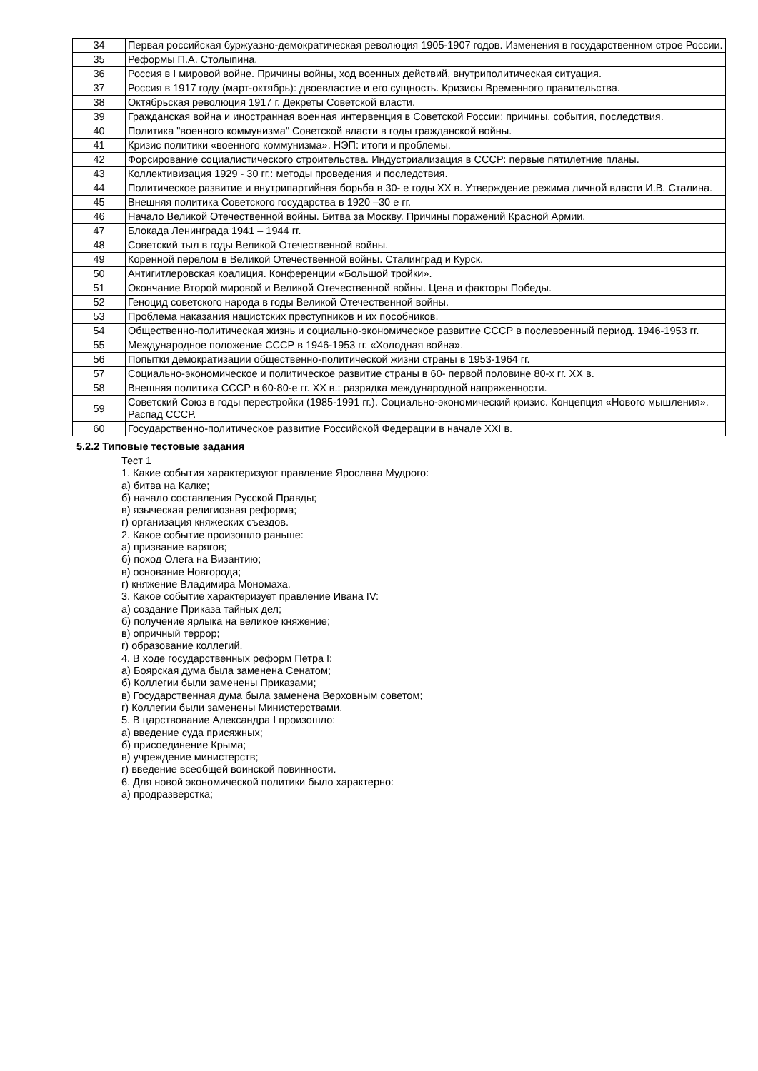| 34 | Первая российская буржуазно-демократическая революция 1905-1907 годов. Изменения в государственном строе России. |
| 35 | Реформы П.А. Столыпина. |
| 36 | Россия в I мировой войне. Причины войны, ход военных действий, внутриполитическая ситуация. |
| 37 | Россия в 1917 году (март-октябрь): двоевластие и его сущность. Кризисы Временного правительства. |
| 38 | Октябрьская революция 1917 г. Декреты Советской власти. |
| 39 | Гражданская война и иностранная военная интервенция в Советской России: причины, события, последствия. |
| 40 | Политика "военного коммунизма" Советской власти в годы гражданской войны. |
| 41 | Кризис политики «военного коммунизма». НЭП: итоги и проблемы. |
| 42 | Форсирование социалистического строительства. Индустриализация в СССР: первые пятилетние планы. |
| 43 | Коллективизация 1929 - 30 гг.: методы проведения и последствия. |
| 44 | Политическое развитие и внутрипартийная борьба в 30- е годы XX в. Утверждение режима личной власти И.В. Сталина. |
| 45 | Внешняя политика Советского государства в 1920 –30 е гг. |
| 46 | Начало Великой Отечественной войны. Битва за Москву. Причины поражений Красной Армии. |
| 47 | Блокада Ленинграда 1941 – 1944 гг. |
| 48 | Советский тыл в годы Великой Отечественной войны. |
| 49 | Коренной перелом в Великой Отечественной войны. Сталинград и Курск. |
| 50 | Антигитлеровская коалиция. Конференции «Большой тройки». |
| 51 | Окончание Второй мировой и Великой Отечественной войны. Цена и факторы Победы. |
| 52 | Геноцид советского народа в годы Великой Отечественной войны. |
| 53 | Проблема наказания нацистских преступников и их пособников. |
| 54 | Общественно-политическая жизнь и социально-экономическое развитие СССР в послевоенный период. 1946-1953 гг. |
| 55 | Международное положение СССР в 1946-1953 гг. «Холодная война». |
| 56 | Попытки демократизации общественно-политической жизни страны в 1953-1964 гг. |
| 57 | Социально-экономическое и политическое развитие страны в 60- первой половине 80-х гг. XX в. |
| 58 | Внешняя политика СССР в 60-80-е гг. XX в.: разрядка международной напряженности. |
| 59 | Советский Союз в годы перестройки (1985-1991 гг.). Социально-экономический кризис. Концепция «Нового мышления». Распад СССР. |
| 60 | Государственно-политическое развитие Российской Федерации в начале XXI в. |
5.2.2 Типовые тестовые задания
Тест 1
1. Какие события характеризуют правление Ярослава Мудрого:
а) битва на Калке;
б) начало составления Русской Правды;
в) языческая религиозная реформа;
г) организация княжеских съездов.
2. Какое событие произошло раньше:
а) призвание варягов;
б) поход Олега на Византию;
в) основание Новгорода;
г) княжение Владимира Мономаха.
3. Какое событие характеризует правление Ивана IV:
а) создание Приказа тайных дел;
б) получение ярлыка на великое княжение;
в) опричный террор;
г) образование коллегий.
4. В ходе государственных реформ Петра I:
а) Боярская дума была заменена Сенатом;
б) Коллегии были заменены Приказами;
в) Государственная дума была заменена Верховным советом;
г) Коллегии были заменены Министерствами.
5. В царствование Александра I произошло:
а) введение суда присяжных;
б) присоединение Крыма;
в) учреждение министерств;
г) введение всеобщей воинской повинности.
6. Для новой экономической политики было характерно:
а) продразверстка;